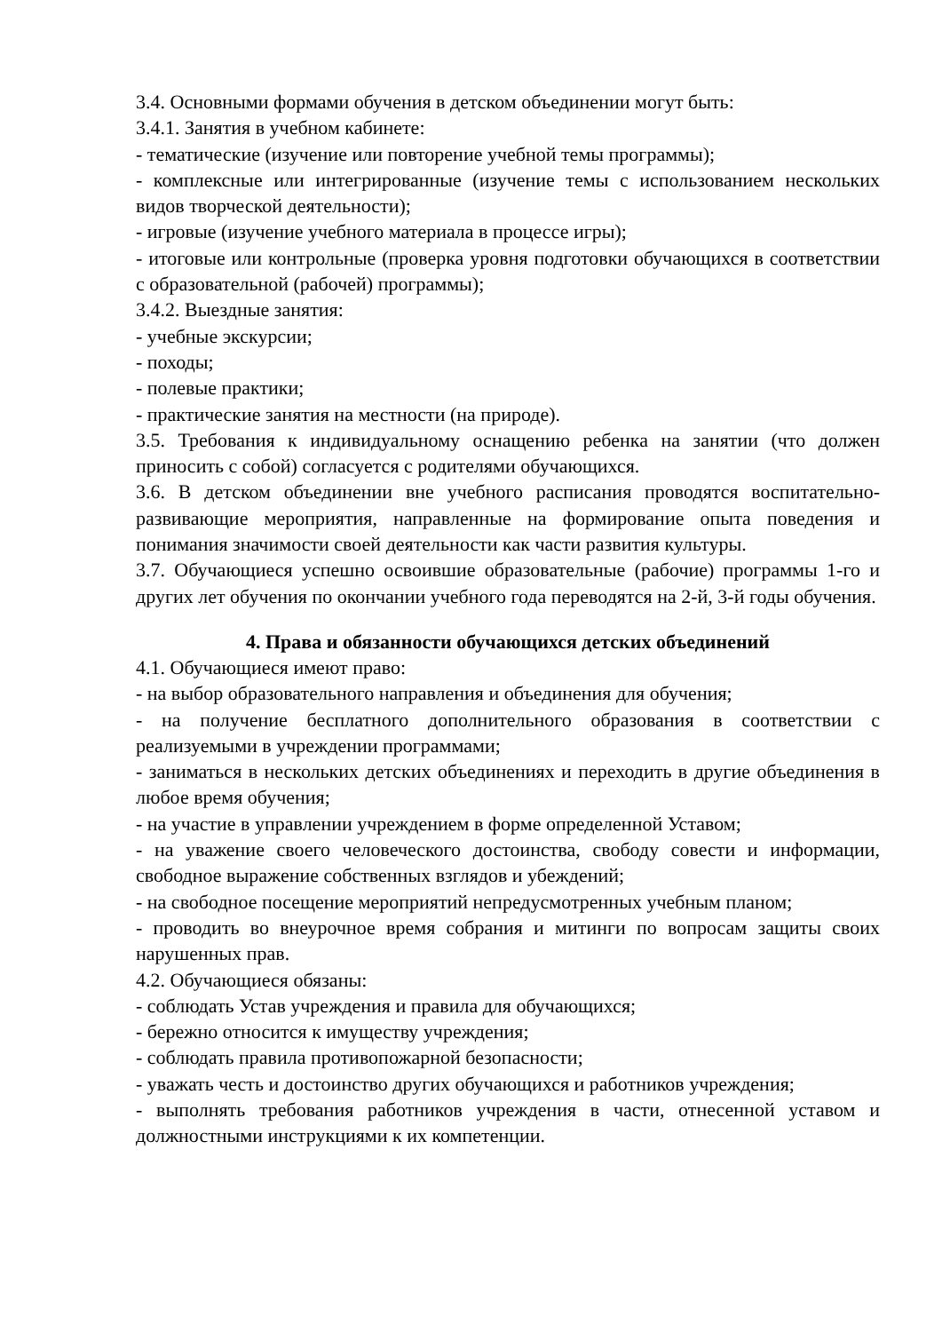3.4. Основными формами обучения в детском объединении могут быть:
3.4.1. Занятия в учебном кабинете:
- тематические (изучение или повторение учебной темы программы);
- комплексные или интегрированные (изучение темы с использованием нескольких видов творческой деятельности);
- игровые (изучение учебного материала в процессе игры);
- итоговые или контрольные (проверка уровня подготовки обучающихся в соответствии с образовательной (рабочей) программы);
3.4.2. Выездные занятия:
- учебные экскурсии;
- походы;
- полевые практики;
- практические занятия на местности (на природе).
3.5. Требования к индивидуальному оснащению ребенка на занятии (что должен приносить с собой) согласуется с родителями обучающихся.
3.6. В детском объединении вне учебного расписания проводятся воспитательно-развивающие мероприятия, направленные на формирование опыта поведения и понимания значимости своей деятельности как части развития культуры.
3.7. Обучающиеся успешно освоившие образовательные (рабочие) программы 1-го и других лет обучения по окончании учебного года переводятся на 2-й, 3-й годы обучения.
4. Права и обязанности обучающихся детских объединений
4.1. Обучающиеся имеют право:
- на выбор образовательного направления и объединения для обучения;
- на получение бесплатного дополнительного образования в соответствии с реализуемыми в учреждении программами;
- заниматься в нескольких детских объединениях и переходить в другие объединения в любое время обучения;
- на участие в управлении учреждением в форме определенной Уставом;
- на уважение своего человеческого достоинства, свободу совести и информации, свободное выражение собственных взглядов и убеждений;
- на свободное посещение мероприятий непредусмотренных учебным планом;
- проводить во внеурочное время собрания и митинги по вопросам защиты своих нарушенных прав.
4.2. Обучающиеся обязаны:
- соблюдать Устав учреждения и правила для обучающихся;
- бережно относится к имуществу учреждения;
- соблюдать правила противопожарной безопасности;
- уважать честь и достоинство других обучающихся и работников учреждения;
- выполнять требования работников учреждения в части, отнесенной уставом и должностными инструкциями к их компетенции.